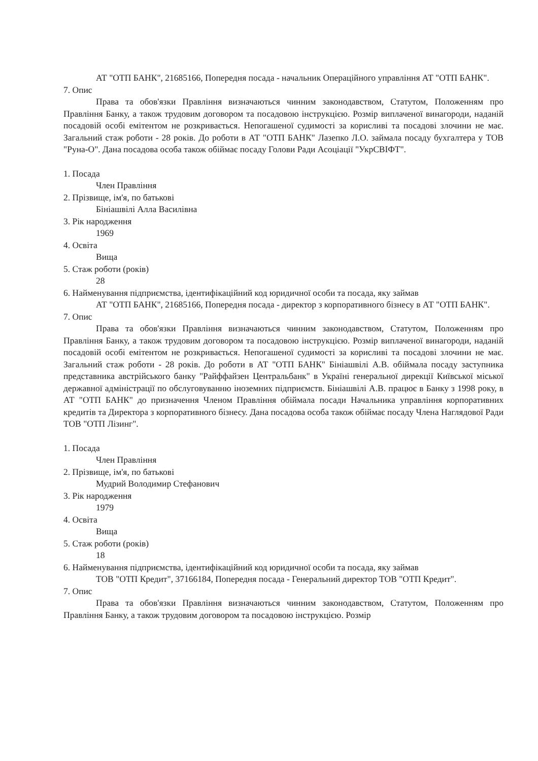АТ "ОТП БАНК", 21685166, Попередня посада - начальник Операційного управління АТ "ОТП БАНК".
7. Опис
Права та обов'язки Правління визначаються чинним законодавством, Статутом, Положенням про Правління Банку, а також трудовим договором та посадовою інструкцією. Розмір виплаченої винагороди, наданій посадовій особі емітентом не розкривається. Непогашеної судимості за корисливі та посадові злочини не має. Загальний стаж роботи - 28 років. До роботи в АТ "ОТП БАНК" Лазепко Л.О. займала посаду бухгалтера у ТОВ "Руна-О". Дана посадова особа також обіймає посаду Голови Ради Асоціації "УкрСВІФТ".
1. Посада
Член Правління
2. Прізвище, ім'я, по батькові
Бініашвілі Алла Василівна
3. Рік народження
1969
4. Освіта
Вища
5. Стаж роботи (років)
28
6. Найменування підприємства, ідентифікаційний код юридичної особи та посада, яку займав
АТ "ОТП БАНК", 21685166, Попередня посада - директор з корпоративного бізнесу в АТ "ОТП БАНК".
7. Опис
Права та обов'язки Правління визначаються чинним законодавством, Статутом, Положенням про Правління Банку, а також трудовим договором та посадовою інструкцією. Розмір виплаченої винагороди, наданій посадовій особі емітентом не розкривається. Непогашеної судимості за корисливі та посадові злочини не має. Загальний стаж роботи - 28 років. До роботи в АТ "ОТП БАНК" Бініашвілі А.В. обіймала посаду заступника представника австрійського банку "Райффайзен Центральбанк" в Україні генеральної дирекції Київської міської державної адміністрації по обслуговуванню іноземних підприємств. Бініашвілі А.В. працює в Банку з 1998 року, в АТ "ОТП БАНК" до призначення Членом Правління обіймала посади Начальника управління корпоративних кредитів та Директора з корпоративного бізнесу. Дана посадова особа також обіймає посаду Члена Наглядової Ради ТОВ "ОТП Лізинг".
1. Посада
Член Правління
2. Прізвище, ім'я, по батькові
Мудрий Володимир Стефанович
3. Рік народження
1979
4. Освіта
Вища
5. Стаж роботи (років)
18
6. Найменування підприємства, ідентифікаційний код юридичної особи та посада, яку займав
ТОВ "ОТП Кредит", 37166184, Попередня посада - Генеральний директор ТОВ "ОТП Кредит".
7. Опис
Права та обов'язки Правління визначаються чинним законодавством, Статутом, Положенням про Правління Банку, а також трудовим договором та посадовою інструкцією. Розмір